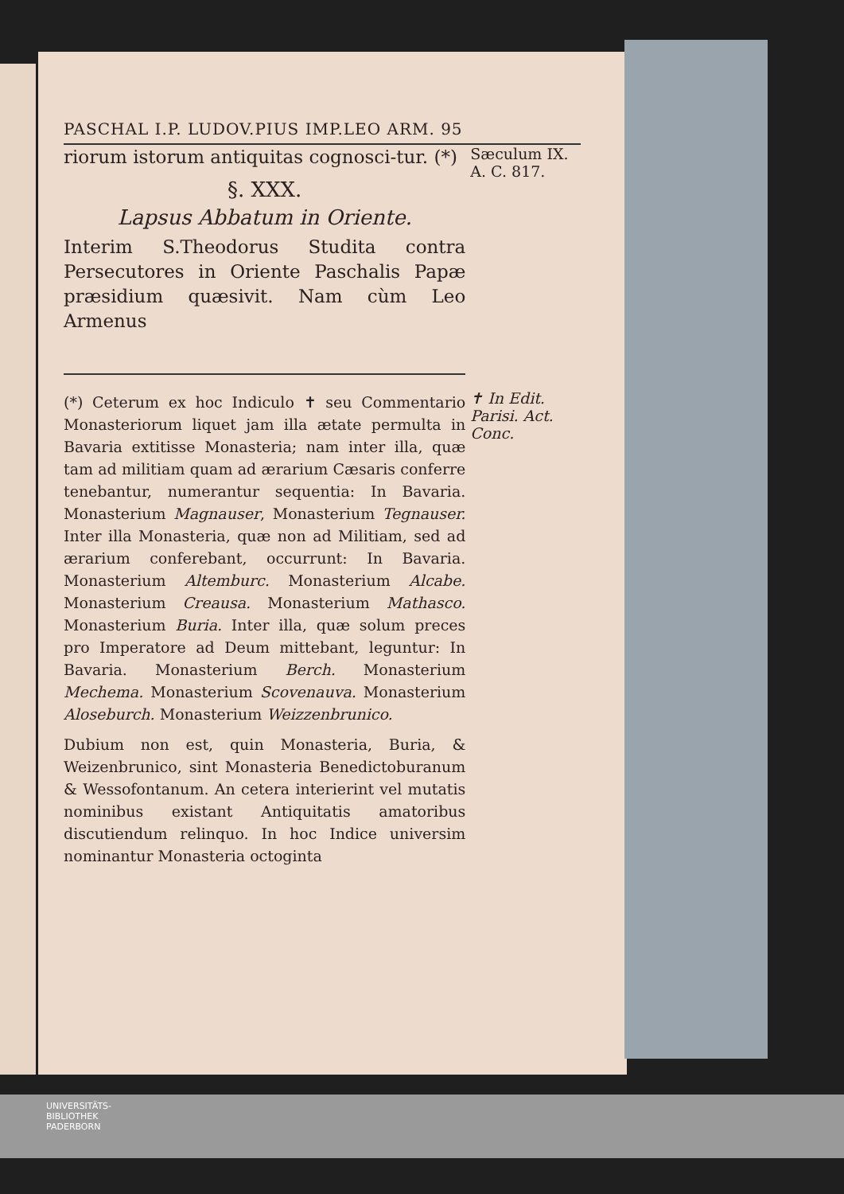PASCHAL I.P. LUDOV.PIUS IMP.LEO ARM. 95
riorum istorum antiquitas cognosci-tur. (*)
§. XXX.
Lapsus Abbatum in Oriente.
Interim S.Theodorus Studita contra Persecutores in Oriente Paschalis Papæ præsidium quæsivit. Nam cùm Leo Armenus
Sæculum IX.
A. C. 817.
(*) Ceterum ex hoc Indiculo ✝ seu Commentario Monasteriorum liquet jam illa ætate permulta in Bavaria extitisse Monasteria; nam inter illa, quæ tam ad militiam quam ad ærarium Cæsaris conferre tenebantur, numerantur sequentia: In Bavaria. Monasterium Magnauser, Monasterium Tegnauser. Inter illa Monasteria, quæ non ad Militiam, sed ad ærarium conferebant, occurrunt: In Bavaria. Monasterium Altemburc. Monasterium Alcabe. Monasterium Creausa. Monasterium Mathasco. Monasterium Buria. Inter illa, quæ solum preces pro Imperatore ad Deum mittebant, leguntur: In Bavaria. Monasterium Berch. Monasterium Mechema. Monasterium Scovenauva. Monasterium Aloseburch. Monasterium Weizzenbrunico.
Dubium non est, quin Monasteria, Buria, & Weizenbrunico, sint Monasteria Benedictoburanum & Wessofontanum. An cetera interierint vel mutatis nominibus existant Antiquitatis amatoribus discutiendum relinquo. In hoc Indice universim nominantur Monasteria octoginta
✝ In Edit. Parisi. Act. Conc.
UNIVERSITÄTS-
BIBLIOTHEK
PADERBORN